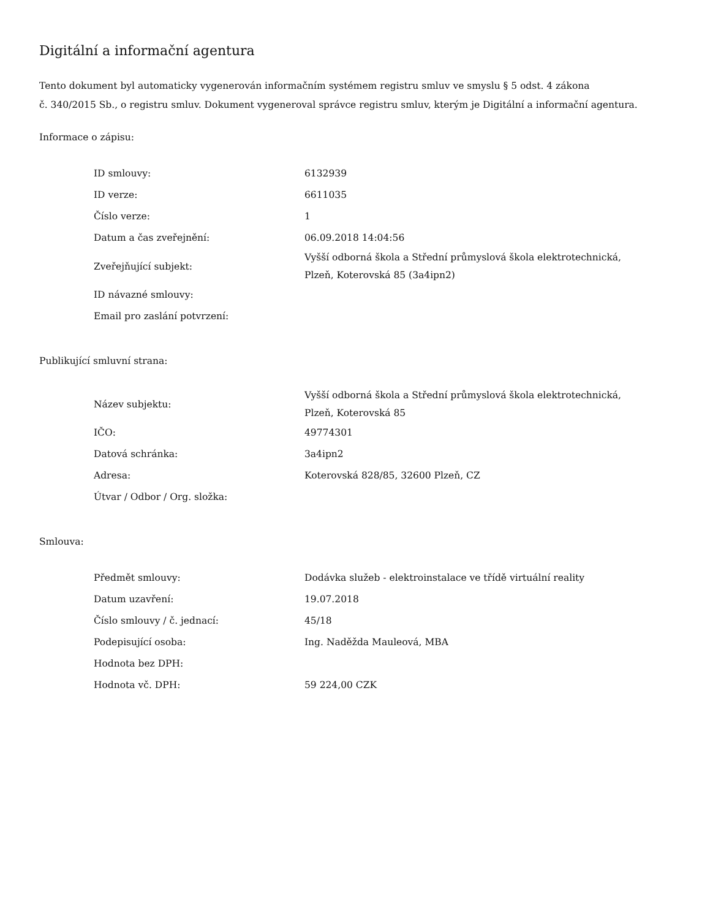Digitální a informační agentura
Tento dokument byl automaticky vygenerován informačním systémem registru smluv ve smyslu § 5 odst. 4 zákona
č. 340/2015 Sb., o registru smluv. Dokument vygeneroval správce registru smluv, kterým je Digitální a informační agentura.
Informace o zápisu:
| ID smlouvy: | 6132939 |
| ID verze: | 6611035 |
| Číslo verze: | 1 |
| Datum a čas zveřejnění: | 06.09.2018 14:04:56 |
| Zveřejňující subjekt: | Vyšší odborná škola a Střední průmyslová škola elektrotechnická, Plzeň, Koterovská 85 (3a4ipn2) |
| ID návazné smlouvy: | |
| Email pro zaslání potvrzení: | |
Publikující smluvní strana:
| Název subjektu: | Vyšší odborná škola a Střední průmyslová škola elektrotechnická, Plzeň, Koterovská 85 |
| IČO: | 49774301 |
| Datová schránka: | 3a4ipn2 |
| Adresa: | Koterovská 828/85, 32600 Plzeň, CZ |
| Útvar / Odbor / Org. složka: | |
Smlouva:
| Předmět smlouvy: | Dodávka služeb - elektroinstalace ve třídě virtuální reality |
| Datum uzavření: | 19.07.2018 |
| Číslo smlouvy / č. jednací: | 45/18 |
| Podepisující osoba: | Ing. Naděžda Mauleová, MBA |
| Hodnota bez DPH: | |
| Hodnota vč. DPH: | 59 224,00 CZK |